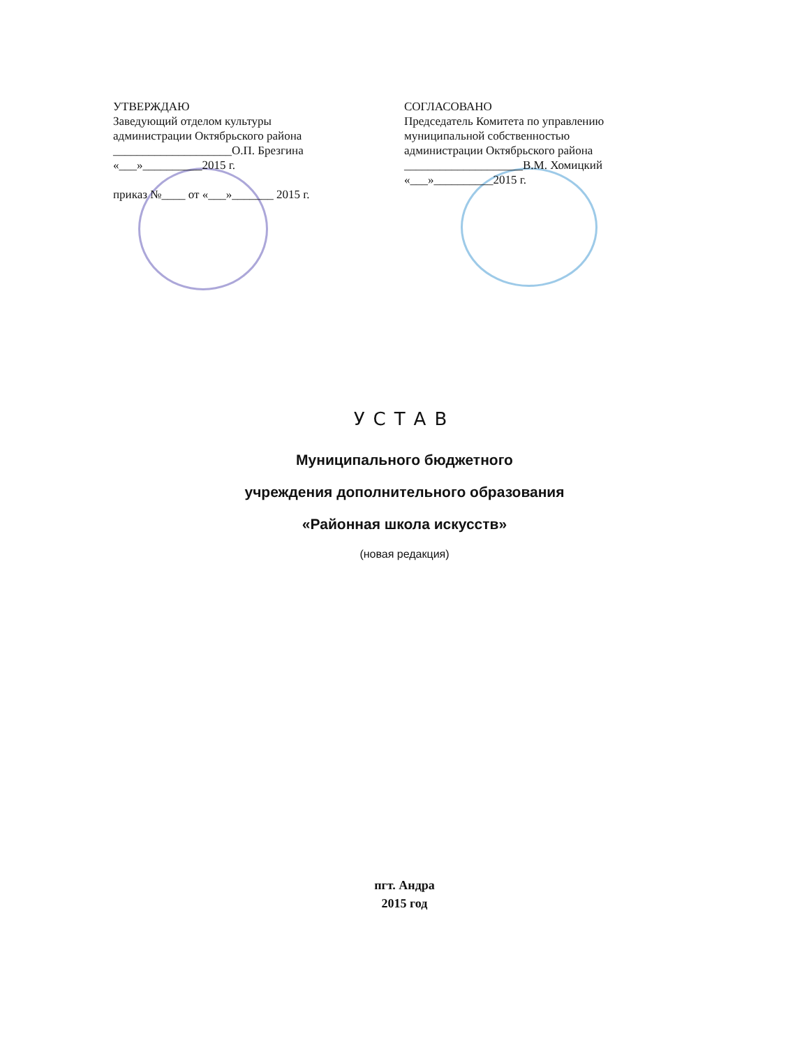УТВЕРЖДАЮ
Заведующий отделом культуры
администрации Октябрьского района
____________________О.П. Брезгина
«___»__________2015 г.
приказ №____ от «___»_______ 2015 г.
СОГЛАСОВАНО
Председатель Комитета по управлению
муниципальной собственностью
администрации Октябрьского района
____________________В.М. Хомицкий
«___»__________2015 г.
УСТАВ
Муниципального бюджетного
учреждения дополнительного образования
«Районная школа искусств»
(новая редакция)
пгт. Андра
2015 год